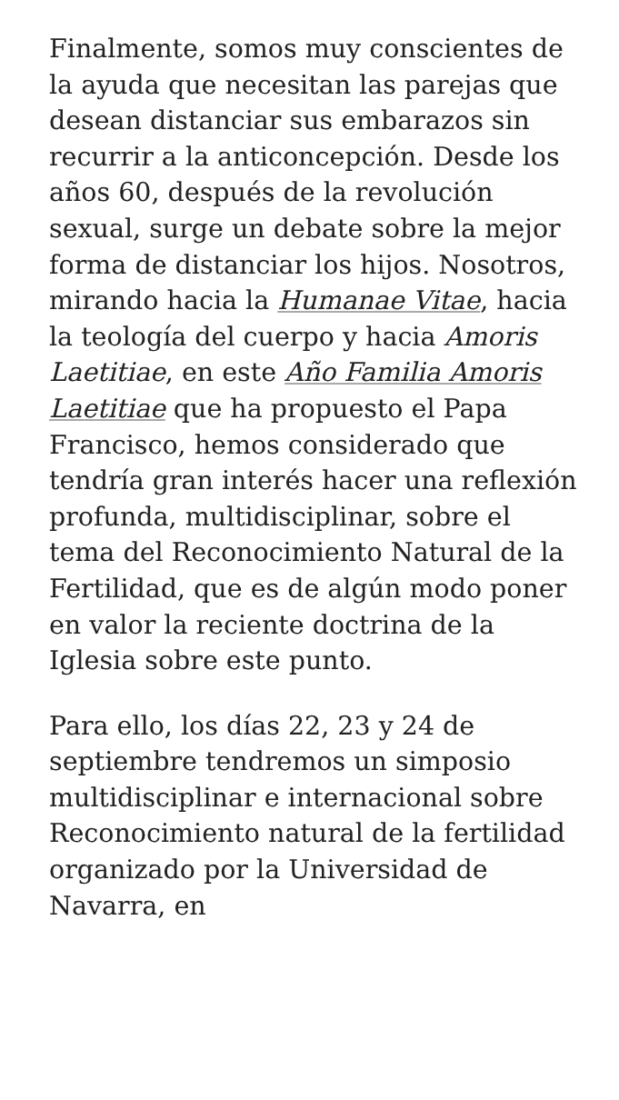Finalmente, somos muy conscientes de la ayuda que necesitan las parejas que desean distanciar sus embarazos sin recurrir a la anticoncepción. Desde los años 60, después de la revolución sexual, surge un debate sobre la mejor forma de distanciar los hijos. Nosotros, mirando hacia la Humanae Vitae, hacia la teología del cuerpo y hacia Amoris Laetitiae, en este Año Familia Amoris Laetitiae que ha propuesto el Papa Francisco, hemos considerado que tendría gran interés hacer una reflexión profunda, multidisciplinar, sobre el tema del Reconocimiento Natural de la Fertilidad, que es de algún modo poner en valor la reciente doctrina de la Iglesia sobre este punto.
Para ello, los días 22, 23 y 24 de septiembre tendremos un simposio multidisciplinar e internacional sobre Reconocimiento natural de la fertilidad organizado por la Universidad de Navarra, en